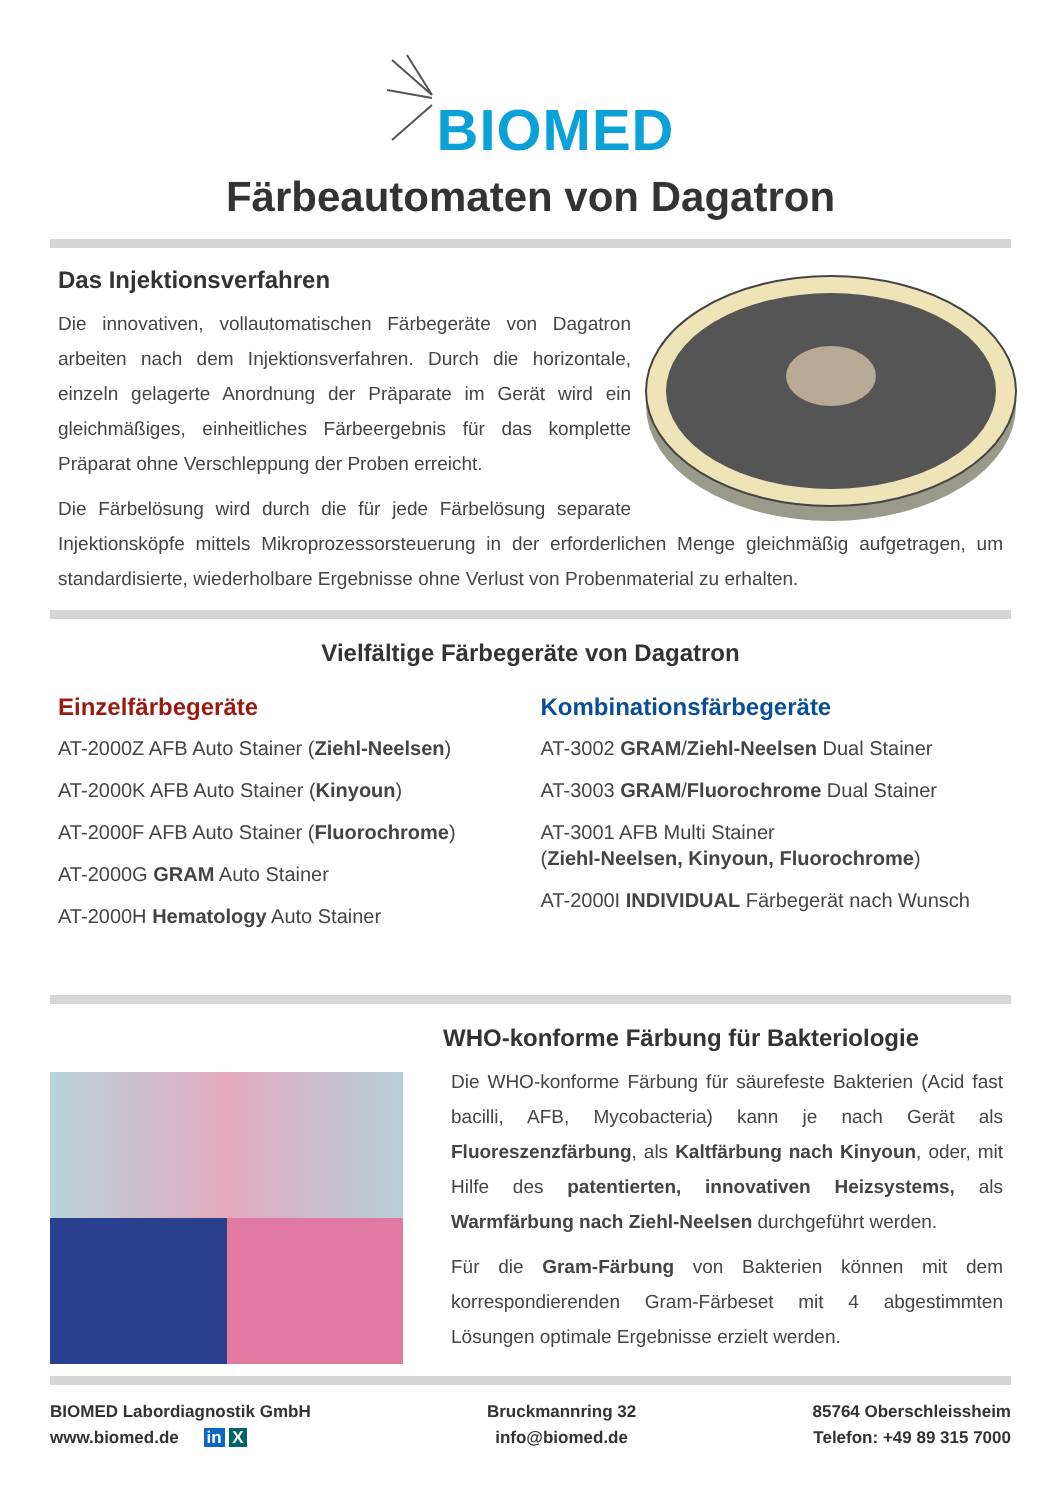BIOMED
Färbeautomaten von Dagatron
Das Injektionsverfahren
Die innovativen, vollautomatischen Färbegeräte von Dagatron arbeiten nach dem Injektionsverfahren. Durch die horizontale, einzeln gelagerte Anordnung der Präparate im Gerät wird ein gleichmäßiges, einheitliches Färbeergebnis für das komplette Präparat ohne Verschleppung der Proben erreicht.
Die Färbelösung wird durch die für jede Färbelösung separate Injektionsköpfe mittels Mikroprozessorsteuerung in der erforderlichen Menge gleichmäßig aufgetragen, um standardisierte, wiederholbare Ergebnisse ohne Verlust von Probenmaterial zu erhalten.
Vielfältige Färbegeräte von Dagatron
Einzelfärbegeräte
AT-2000Z AFB Auto Stainer (Ziehl-Neelsen)
AT-2000K AFB Auto Stainer (Kinyoun)
AT-2000F AFB Auto Stainer (Fluorochrome)
AT-2000G GRAM Auto Stainer
AT-2000H Hematology Auto Stainer
Kombinationsfärbegeräte
AT-3002 GRAM/Ziehl-Neelsen Dual Stainer
AT-3003 GRAM/Fluorochrome Dual Stainer
AT-3001 AFB Multi Stainer
(Ziehl-Neelsen, Kinyoun, Fluorochrome)
AT-2000I INDIVIDUAL Färbegerät nach Wunsch
WHO-konforme Färbung für Bakteriologie
Die WHO-konforme Färbung für säurefeste Bakterien (Acid fast bacilli, AFB, Mycobacteria) kann je nach Gerät als Fluoreszenzfärbung, als Kaltfärbung nach Kinyoun, oder, mit Hilfe des patentierten, innovativen Heizsystems, als Warmfärbung nach Ziehl-Neelsen durchgeführt werden.
Für die Gram-Färbung von Bakterien können mit dem korrespondierenden Gram-Färbeset mit 4 abgestimmten Lösungen optimale Ergebnisse erzielt werden.
BIOMED Labordiagnostik GmbH
www.biomed.de in X
Bruckmannring 32
info@biomed.de
85764 Oberschleissheim
Telefon: +49 89 315 7000